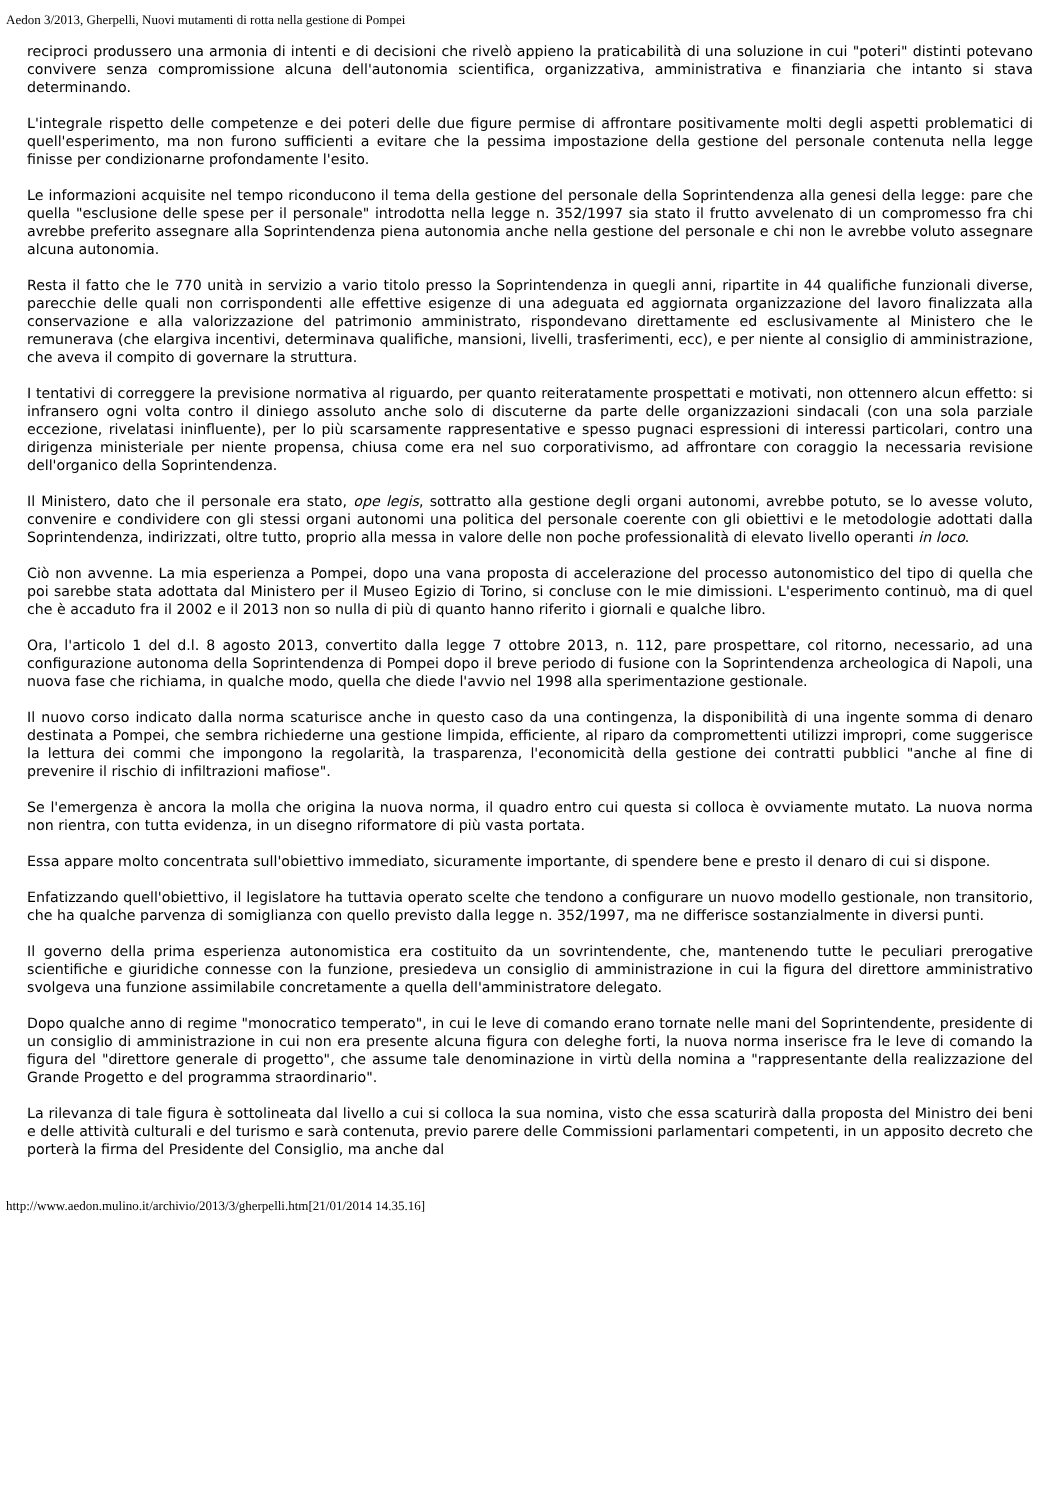Aedon 3/2013, Gherpelli, Nuovi mutamenti di rotta nella gestione di Pompei
reciproci produssero una armonia di intenti e di decisioni che rivelò appieno la praticabilità di una soluzione in cui "poteri" distinti potevano convivere senza compromissione alcuna dell'autonomia scientifica, organizzativa, amministrativa e finanziaria che intanto si stava determinando.
L'integrale rispetto delle competenze e dei poteri delle due figure permise di affrontare positivamente molti degli aspetti problematici di quell'esperimento, ma non furono sufficienti a evitare che la pessima impostazione della gestione del personale contenuta nella legge finisse per condizionarne profondamente l'esito.
Le informazioni acquisite nel tempo riconducono il tema della gestione del personale della Soprintendenza alla genesi della legge: pare che quella "esclusione delle spese per il personale" introdotta nella legge n. 352/1997 sia stato il frutto avvelenato di un compromesso fra chi avrebbe preferito assegnare alla Soprintendenza piena autonomia anche nella gestione del personale e chi non le avrebbe voluto assegnare alcuna autonomia.
Resta il fatto che le 770 unità in servizio a vario titolo presso la Soprintendenza in quegli anni, ripartite in 44 qualifiche funzionali diverse, parecchie delle quali non corrispondenti alle effettive esigenze di una adeguata ed aggiornata organizzazione del lavoro finalizzata alla conservazione e alla valorizzazione del patrimonio amministrato, rispondevano direttamente ed esclusivamente al Ministero che le remunerava (che elargiva incentivi, determinava qualifiche, mansioni, livelli, trasferimenti, ecc), e per niente al consiglio di amministrazione, che aveva il compito di governare la struttura.
I tentativi di correggere la previsione normativa al riguardo, per quanto reiteratamente prospettati e motivati, non ottennero alcun effetto: si infransero ogni volta contro il diniego assoluto anche solo di discuterne da parte delle organizzazioni sindacali (con una sola parziale eccezione, rivelatasi ininfluente), per lo più scarsamente rappresentative e spesso pugnaci espressioni di interessi particolari, contro una dirigenza ministeriale per niente propensa, chiusa come era nel suo corporativismo, ad affrontare con coraggio la necessaria revisione dell'organico della Soprintendenza.
Il Ministero, dato che il personale era stato, ope legis, sottratto alla gestione degli organi autonomi, avrebbe potuto, se lo avesse voluto, convenire e condividere con gli stessi organi autonomi una politica del personale coerente con gli obiettivi e le metodologie adottati dalla Soprintendenza, indirizzati, oltre tutto, proprio alla messa in valore delle non poche professionalità di elevato livello operanti in loco.
Ciò non avvenne. La mia esperienza a Pompei, dopo una vana proposta di accelerazione del processo autonomistico del tipo di quella che poi sarebbe stata adottata dal Ministero per il Museo Egizio di Torino, si concluse con le mie dimissioni. L'esperimento continuò, ma di quel che è accaduto fra il 2002 e il 2013 non so nulla di più di quanto hanno riferito i giornali e qualche libro.
Ora, l'articolo 1 del d.l. 8 agosto 2013, convertito dalla legge 7 ottobre 2013, n. 112, pare prospettare, col ritorno, necessario, ad una configurazione autonoma della Soprintendenza di Pompei dopo il breve periodo di fusione con la Soprintendenza archeologica di Napoli, una nuova fase che richiama, in qualche modo, quella che diede l'avvio nel 1998 alla sperimentazione gestionale.
Il nuovo corso indicato dalla norma scaturisce anche in questo caso da una contingenza, la disponibilità di una ingente somma di denaro destinata a Pompei, che sembra richiederne una gestione limpida, efficiente, al riparo da compromettenti utilizzi impropri, come suggerisce la lettura dei commi che impongono la regolarità, la trasparenza, l'economicità della gestione dei contratti pubblici "anche al fine di prevenire il rischio di infiltrazioni mafiose".
Se l'emergenza è ancora la molla che origina la nuova norma, il quadro entro cui questa si colloca è ovviamente mutato. La nuova norma non rientra, con tutta evidenza, in un disegno riformatore di più vasta portata.
Essa appare molto concentrata sull'obiettivo immediato, sicuramente importante, di spendere bene e presto il denaro di cui si dispone.
Enfatizzando quell'obiettivo, il legislatore ha tuttavia operato scelte che tendono a configurare un nuovo modello gestionale, non transitorio, che ha qualche parvenza di somiglianza con quello previsto dalla legge n. 352/1997, ma ne differisce sostanzialmente in diversi punti.
Il governo della prima esperienza autonomistica era costituito da un sovrintendente, che, mantenendo tutte le peculiari prerogative scientifiche e giuridiche connesse con la funzione, presiedeva un consiglio di amministrazione in cui la figura del direttore amministrativo svolgeva una funzione assimilabile concretamente a quella dell'amministratore delegato.
Dopo qualche anno di regime "monocratico temperato", in cui le leve di comando erano tornate nelle mani del Soprintendente, presidente di un consiglio di amministrazione in cui non era presente alcuna figura con deleghe forti, la nuova norma inserisce fra le leve di comando la figura del "direttore generale di progetto", che assume tale denominazione in virtù della nomina a "rappresentante della realizzazione del Grande Progetto e del programma straordinario".
La rilevanza di tale figura è sottolineata dal livello a cui si colloca la sua nomina, visto che essa scaturirà dalla proposta del Ministro dei beni e delle attività culturali e del turismo e sarà contenuta, previo parere delle Commissioni parlamentari competenti, in un apposito decreto che porterà la firma del Presidente del Consiglio, ma anche dal
http://www.aedon.mulino.it/archivio/2013/3/gherpelli.htm[21/01/2014 14.35.16]